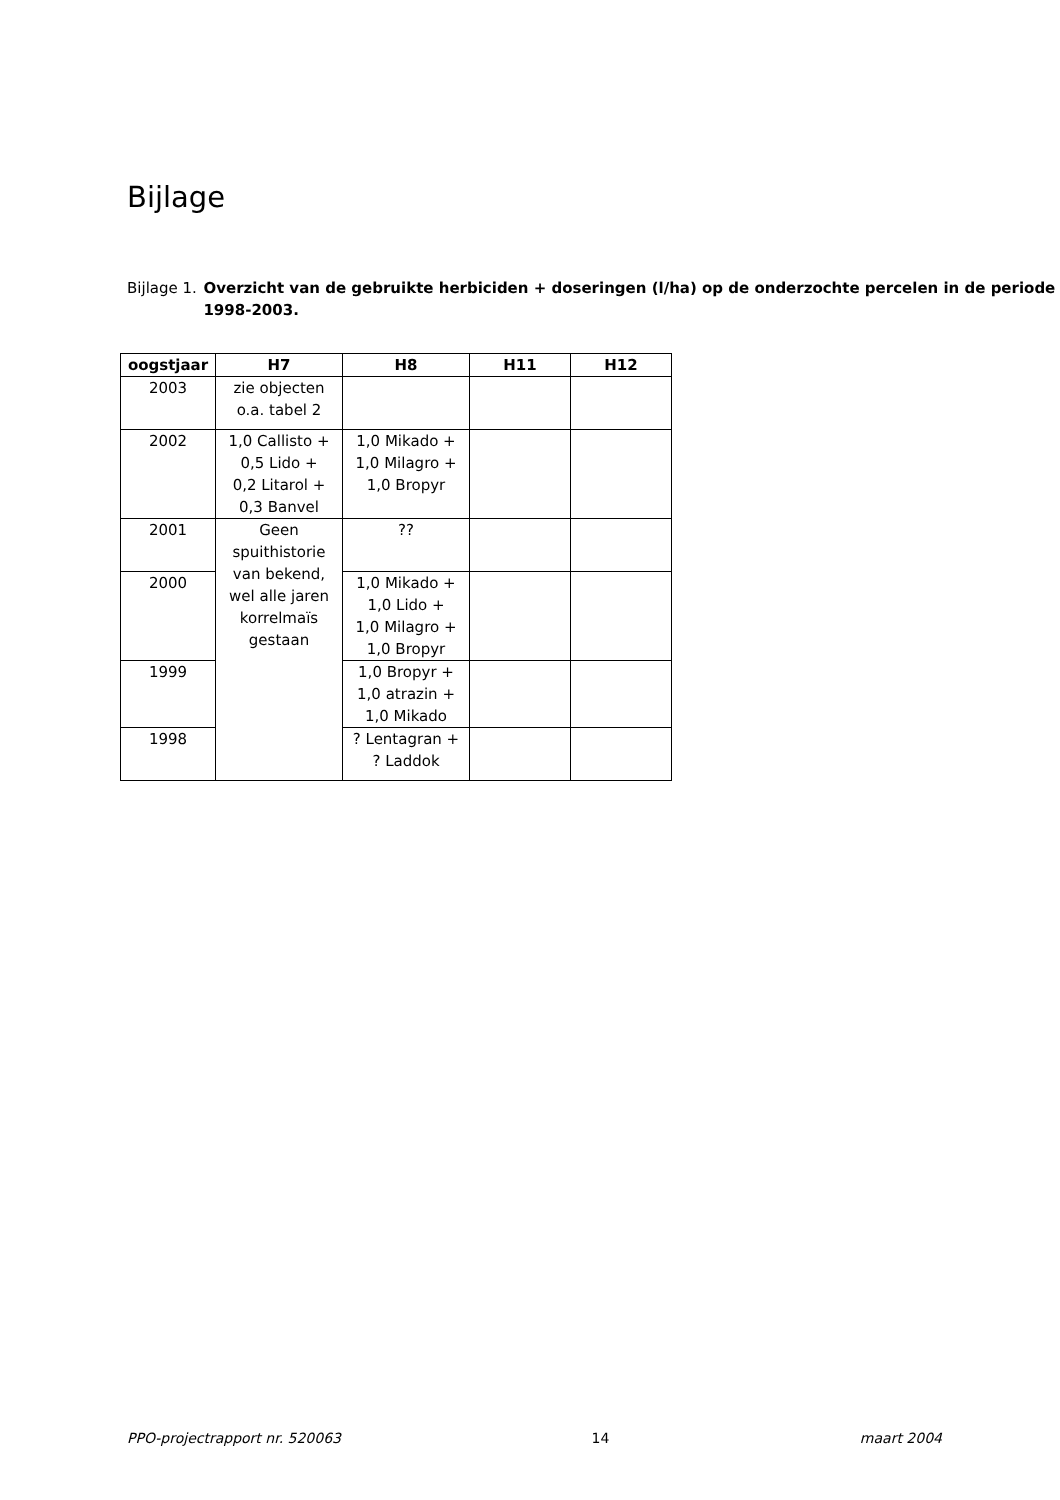Bijlage
Bijlage 1.
Overzicht van de gebruikte herbiciden + doseringen (l/ha) op de onderzochte percelen in de periode 1998-2003.
| oogstjaar | H7 | H8 | H11 | H12 |
| --- | --- | --- | --- | --- |
| 2003 | zie objecten o.a. tabel 2 | | | |
| 2002 | 1,0 Callisto + 0,5 Lido + 0,2 Litarol + 0,3 Banvel | 1,0 Mikado + 1,0 Milagro + 1,0 Bropyr | | |
| 2001 | Geen spuithistorie van bekend, wel alle jaren korrelmaïs gestaan | ?? | | |
| 2000 | | 1,0 Mikado + 1,0 Lido + 1,0 Milagro + 1,0 Bropyr | | |
| 1999 | | 1,0 Bropyr + 1,0 atrazin + 1,0 Mikado | | |
| 1998 | | ? Lentagran + ? Laddok | | |
PPO-projectrapport nr. 520063 14 maart 2004